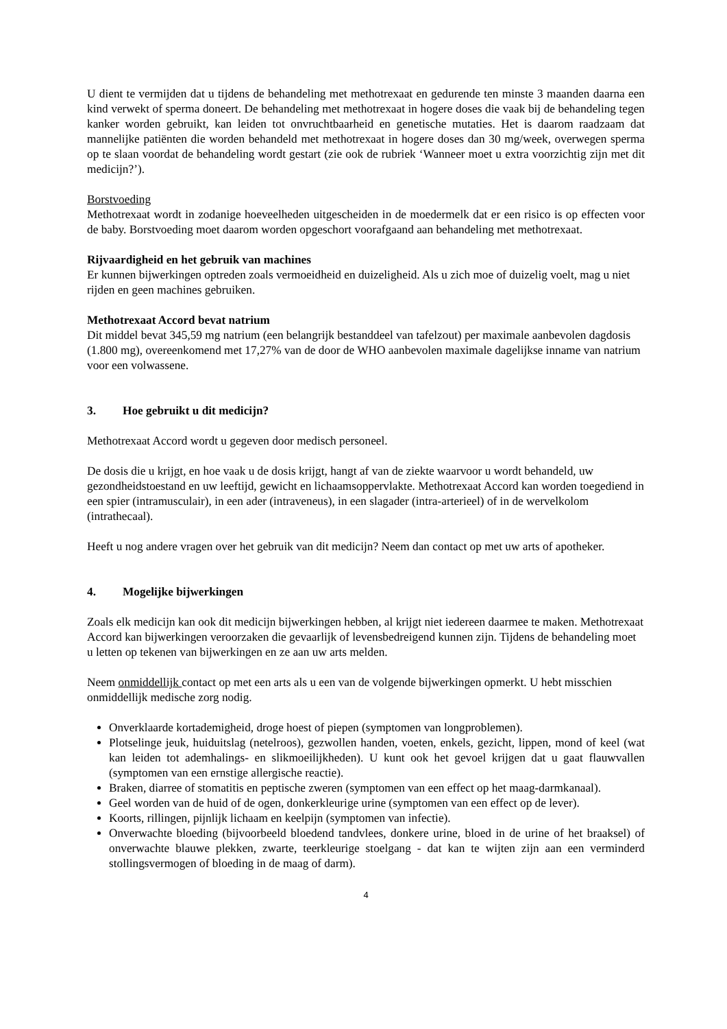U dient te vermijden dat u tijdens de behandeling met methotrexaat en gedurende ten minste 3 maanden daarna een kind verwekt of sperma doneert. De behandeling met methotrexaat in hogere doses die vaak bij de behandeling tegen kanker worden gebruikt, kan leiden tot onvruchtbaarheid en genetische mutaties. Het is daarom raadzaam dat mannelijke patiënten die worden behandeld met methotrexaat in hogere doses dan 30 mg/week, overwegen sperma op te slaan voordat de behandeling wordt gestart (zie ook de rubriek ‘Wanneer moet u extra voorzichtig zijn met dit medicijn?’).
Borstvoeding
Methotrexaat wordt in zodanige hoeveelheden uitgescheiden in de moedermelk dat er een risico is op effecten voor de baby. Borstvoeding moet daarom worden opgeschort voorafgaand aan behandeling met methotrexaat.
Rijvaardigheid en het gebruik van machines
Er kunnen bijwerkingen optreden zoals vermoeidheid en duizeligheid. Als u zich moe of duizelig voelt, mag u niet rijden en geen machines gebruiken.
Methotrexaat Accord bevat natrium
Dit middel bevat 345,59 mg natrium (een belangrijk bestanddeel van tafelzout) per maximale aanbevolen dagdosis (1.800 mg), overeenkomend met 17,27% van de door de WHO aanbevolen maximale dagelijkse inname van natrium voor een volwassene.
3. Hoe gebruikt u dit medicijn?
Methotrexaat Accord wordt u gegeven door medisch personeel.
De dosis die u krijgt, en hoe vaak u de dosis krijgt, hangt af van de ziekte waarvoor u wordt behandeld, uw gezondheidstoestand en uw leeftijd, gewicht en lichaamsoppervlakte. Methotrexaat Accord kan worden toegediend in een spier (intramusculair), in een ader (intraveneus), in een slagader (intra-arterieel) of in de wervelkolom (intrathecaal).
Heeft u nog andere vragen over het gebruik van dit medicijn? Neem dan contact op met uw arts of apotheker.
4. Mogelijke bijwerkingen
Zoals elk medicijn kan ook dit medicijn bijwerkingen hebben, al krijgt niet iedereen daarmee te maken. Methotrexaat Accord kan bijwerkingen veroorzaken die gevaarlijk of levensbedreigend kunnen zijn. Tijdens de behandeling moet u letten op tekenen van bijwerkingen en ze aan uw arts melden.
Neem onmiddellijk contact op met een arts als u een van de volgende bijwerkingen opmerkt. U hebt misschien onmiddellijk medische zorg nodig.
Onverklaarde kortademigheid, droge hoest of piepen (symptomen van longproblemen).
Plotselinge jeuk, huiduitslag (netelroos), gezwollen handen, voeten, enkels, gezicht, lippen, mond of keel (wat kan leiden tot ademhalings- en slikmoeilijkheden). U kunt ook het gevoel krijgen dat u gaat flauwvallen (symptomen van een ernstige allergische reactie).
Braken, diarree of stomatitis en peptische zweren (symptomen van een effect op het maag-darmkanaal).
Geel worden van de huid of de ogen, donkerkleurige urine (symptomen van een effect op de lever).
Koorts, rillingen, pijnlijk lichaam en keelpijn (symptomen van infectie).
Onverwachte bloeding (bijvoorbeeld bloedend tandvlees, donkere urine, bloed in de urine of het braaksel) of onverwachte blauwe plekken, zwarte, teerkleurige stoelgang - dat kan te wijten zijn aan een verminderd stollingsvermogen of bloeding in de maag of darm).
4